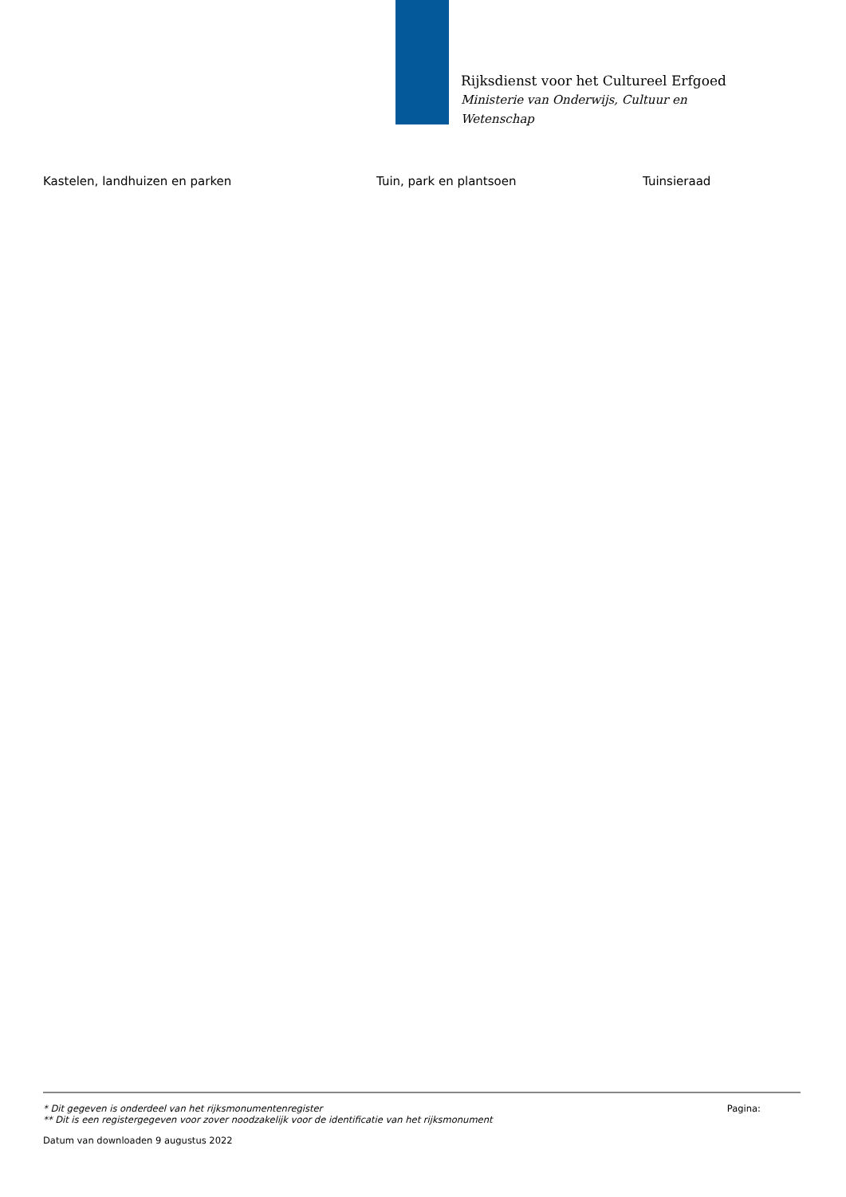Rijksdienst voor het Cultureel Erfgoed
Ministerie van Onderwijs, Cultuur en
Wetenschap
| Kastelen, landhuizen en parken | Tuin, park en plantsoen | Tuinsieraad |
* Dit gegeven is onderdeel van het rijksmonumentenregister Pagina:
** Dit is een registergegeven voor zover noodzakelijk voor de identificatie van het rijksmonument
Datum van downloaden 9 augustus 2022